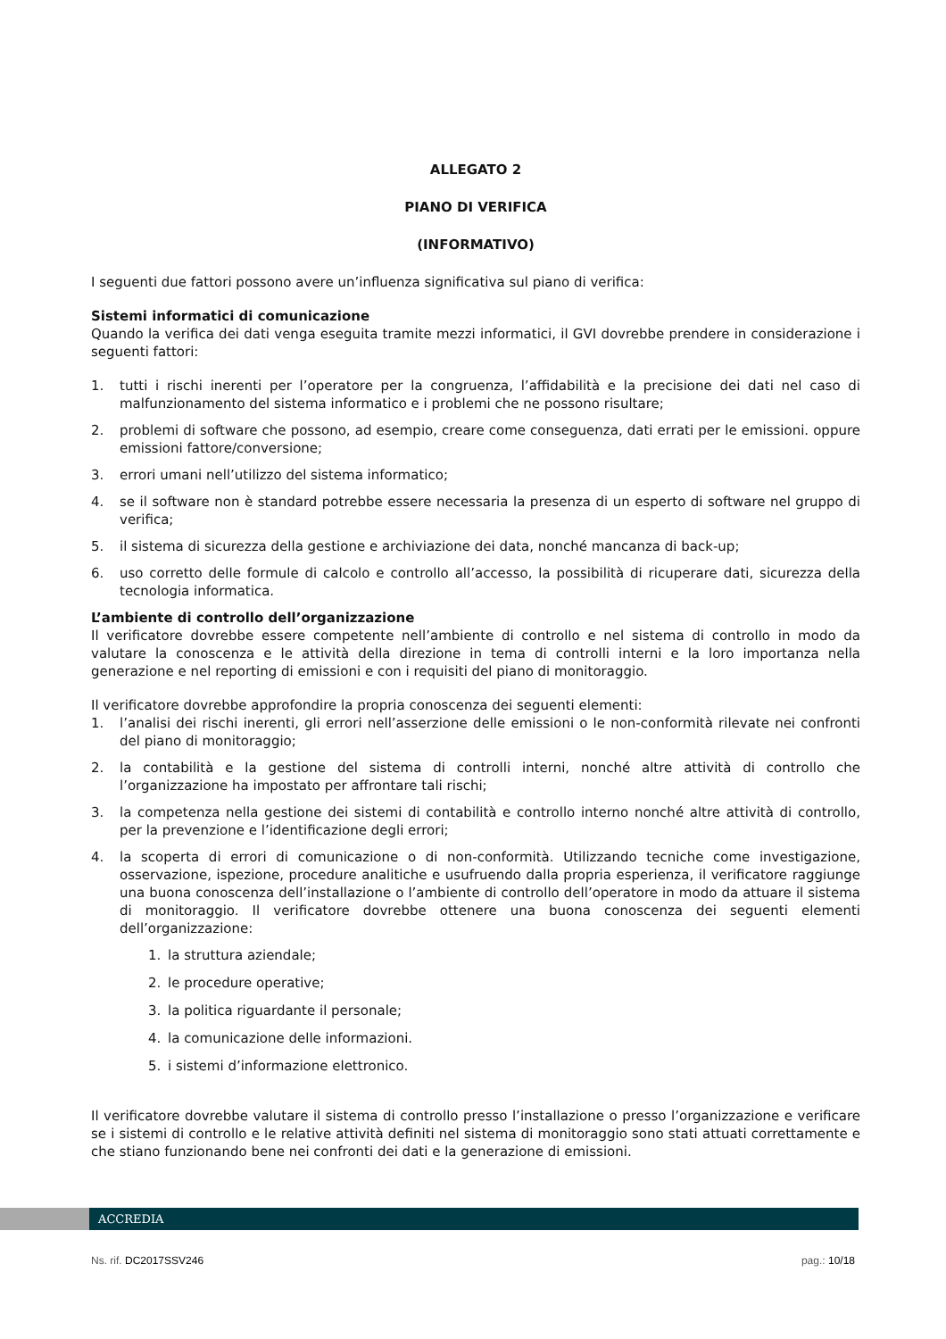ALLEGATO 2
PIANO DI VERIFICA
(INFORMATIVO)
I seguenti due fattori possono avere un’influenza significativa sul piano di verifica:
Sistemi informatici di comunicazione
Quando la verifica dei dati venga eseguita tramite mezzi informatici, il GVI dovrebbe prendere in considerazione i seguenti fattori:
1. tutti i rischi inerenti per l’operatore per la congruenza, l’affidabilità e la precisione dei dati nel caso di malfunzionamento del sistema informatico e i problemi che ne possono risultare;
2. problemi di software che possono, ad esempio, creare come conseguenza, dati errati per le emissioni. oppure emissioni fattore/conversione;
3. errori umani nell’utilizzo del sistema informatico;
4. se il software non è standard potrebbe essere necessaria la presenza di un esperto di software nel gruppo di verifica;
5. il sistema di sicurezza della gestione e archiviazione dei data, nonché mancanza di back-up;
6. uso corretto delle formule di calcolo e controllo all’accesso, la possibilità di ricuperare dati, sicurezza della tecnologia informatica.
L’ambiente di controllo dell’organizzazione
Il verificatore dovrebbe essere competente nell’ambiente di controllo e nel sistema di controllo in modo da valutare la conoscenza e le attività della direzione in tema di controlli interni e la loro importanza nella generazione e nel reporting di emissioni e con i requisiti del piano di monitoraggio.
Il verificatore dovrebbe approfondire la propria conoscenza dei seguenti elementi:
1. l’analisi dei rischi inerenti, gli errori nell’asserzione delle emissioni o le non-conformità rilevate nei confronti del piano di monitoraggio;
2. la contabilità e la gestione del sistema di controlli interni, nonché altre attività di controllo che l’organizzazione ha impostato per affrontare tali rischi;
3. la competenza nella gestione dei sistemi di contabilità e controllo interno nonché altre attività di controllo, per la prevenzione e l’identificazione degli errori;
4. la scoperta di errori di comunicazione o di non-conformità. Utilizzando tecniche come investigazione, osservazione, ispezione, procedure analitiche e usufruendo dalla propria esperienza, il verificatore raggiunge una buona conoscenza dell’installazione o l’ambiente di controllo dell’operatore in modo da attuare il sistema di monitoraggio. Il verificatore dovrebbe ottenere una buona conoscenza dei seguenti elementi dell’organizzazione:
1. la struttura aziendale;
2. le procedure operative;
3. la politica riguardante il personale;
4. la comunicazione delle informazioni.
5. i sistemi d’informazione elettronico.
Il verificatore dovrebbe valutare il sistema di controllo presso l’installazione o presso l’organizzazione e verificare se i sistemi di controllo e le relative attività definiti nel sistema di monitoraggio sono stati attuati correttamente e che stiano funzionando bene nei confronti dei dati e la generazione di emissioni.
ACCREDIA
Ns. rif. DC2017SSV246 pag.: 10/18